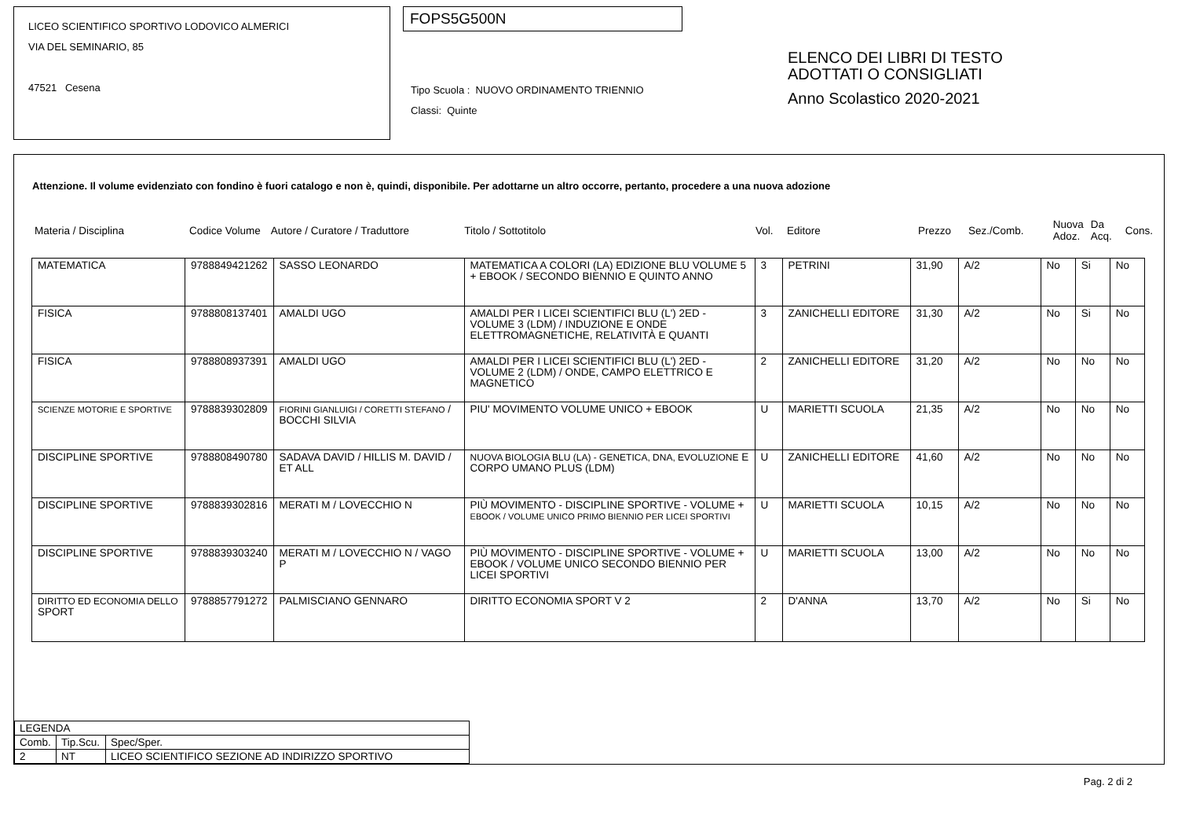LICEO SCIENTIFICO SPORTIVO LODOVICO ALMERICI
VIA DEL SEMINARIO, 85
47521 Cesena
FOPS5G500N
Tipo Scuola : NUOVO ORDINAMENTO TRIENNIO
Classi: Quinte
ELENCO DEI LIBRI DI TESTO
ADOTTATI O CONSIGLIATI
Anno Scolastico 2020-2021
Attenzione. Il volume evidenziato con fondino è fuori catalogo e non è, quindi, disponibile. Per adottarne un altro occorre, pertanto, procedere a una nuova adozione
| Materia / Disciplina | Codice Volume | Autore / Curatore / Traduttore | Titolo / Sottotitolo | Vol. | Editore | Prezzo | Sez./Comb. | Nuova Adoz. | Da Acq. | Cons. |
| --- | --- | --- | --- | --- | --- | --- | --- | --- | --- | --- |
| MATEMATICA | 9788849421262 | SASSO LEONARDO | MATEMATICA A COLORI (LA) EDIZIONE BLU VOLUME 5 + EBOOK / SECONDO BIENNIO E QUINTO ANNO | 3 | PETRINI | 31,90 | A/2 | No | Si | No |
| FISICA | 9788808137401 | AMALDI UGO | AMALDI PER I LICEI SCIENTIFICI BLU (L') 2ED - VOLUME 3 (LDM) / INDUZIONE E ONDE ELETTROMAGNETICHE, RELATIVITÀ E QUANTI | 3 | ZANICHELLI EDITORE | 31,30 | A/2 | No | Si | No |
| FISICA | 9788808937391 | AMALDI UGO | AMALDI PER I LICEI SCIENTIFICI BLU (L') 2ED - VOLUME 2 (LDM) / ONDE, CAMPO ELETTRICO E MAGNETICO | 2 | ZANICHELLI EDITORE | 31,20 | A/2 | No | No | No |
| SCIENZE MOTORIE E SPORTIVE | 9788839302809 | FIORINI GIANLUIGI / CORETTI STEFANO / BOCCHI SILVIA | PIU' MOVIMENTO VOLUME UNICO + EBOOK | U | MARIETTI SCUOLA | 21,35 | A/2 | No | No | No |
| DISCIPLINE SPORTIVE | 9788808490780 | SADAVA DAVID / HILLIS M. DAVID / ET ALL | NUOVA BIOLOGIA BLU (LA) - GENETICA, DNA, EVOLUZIONE E CORPO UMANO PLUS (LDM) | U | ZANICHELLI EDITORE | 41,60 | A/2 | No | No | No |
| DISCIPLINE SPORTIVE | 9788839302816 | MERATI M / LOVECCHIO N | PIÙ MOVIMENTO - DISCIPLINE SPORTIVE - VOLUME + EBOOK / VOLUME UNICO PRIMO BIENNIO PER LICEI SPORTIVI | U | MARIETTI SCUOLA | 10,15 | A/2 | No | No | No |
| DISCIPLINE SPORTIVE | 9788839303240 | MERATI M / LOVECCHIO N / VAGO P | PIÙ MOVIMENTO - DISCIPLINE SPORTIVE - VOLUME + EBOOK / VOLUME UNICO SECONDO BIENNIO PER LICEI SPORTIVI | U | MARIETTI SCUOLA | 13,00 | A/2 | No | No | No |
| DIRITTO ED ECONOMIA DELLO SPORT | 9788857791272 | PALMISCIANO GENNARO | DIRITTO ECONOMIA SPORT V 2 | 2 | D'ANNA | 13,70 | A/2 | No | Si | No |
| LEGENDA | | |
| Comb. | Tip.Scu. | Spec/Sper. |
| 2 | NT | LICEO SCIENTIFICO SEZIONE AD INDIRIZZO SPORTIVO |
Pag. 2 di 2